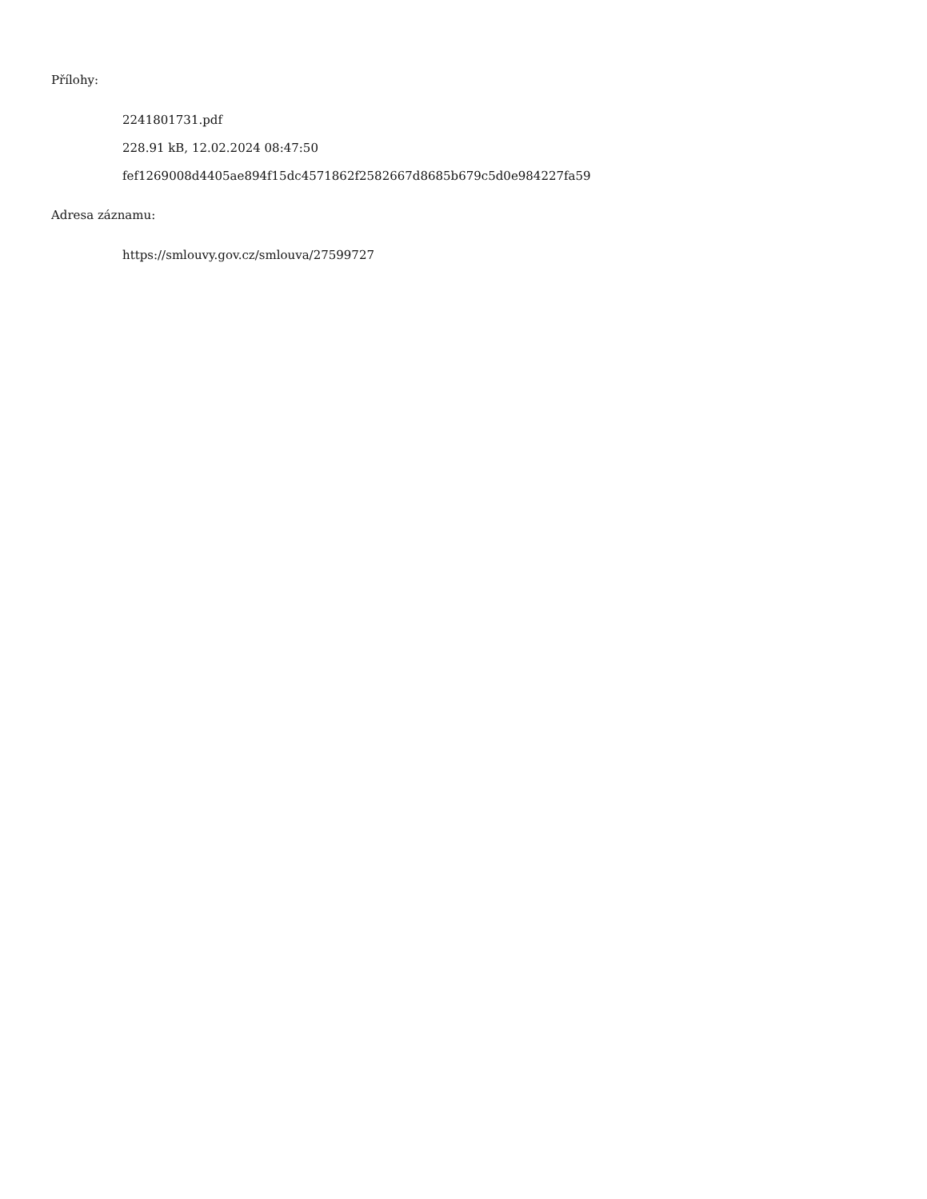Přílohy:
2241801731.pdf
228.91 kB, 12.02.2024 08:47:50
fef1269008d4405ae894f15dc4571862f2582667d8685b679c5d0e984227fa59
Adresa záznamu:
https://smlouvy.gov.cz/smlouva/27599727